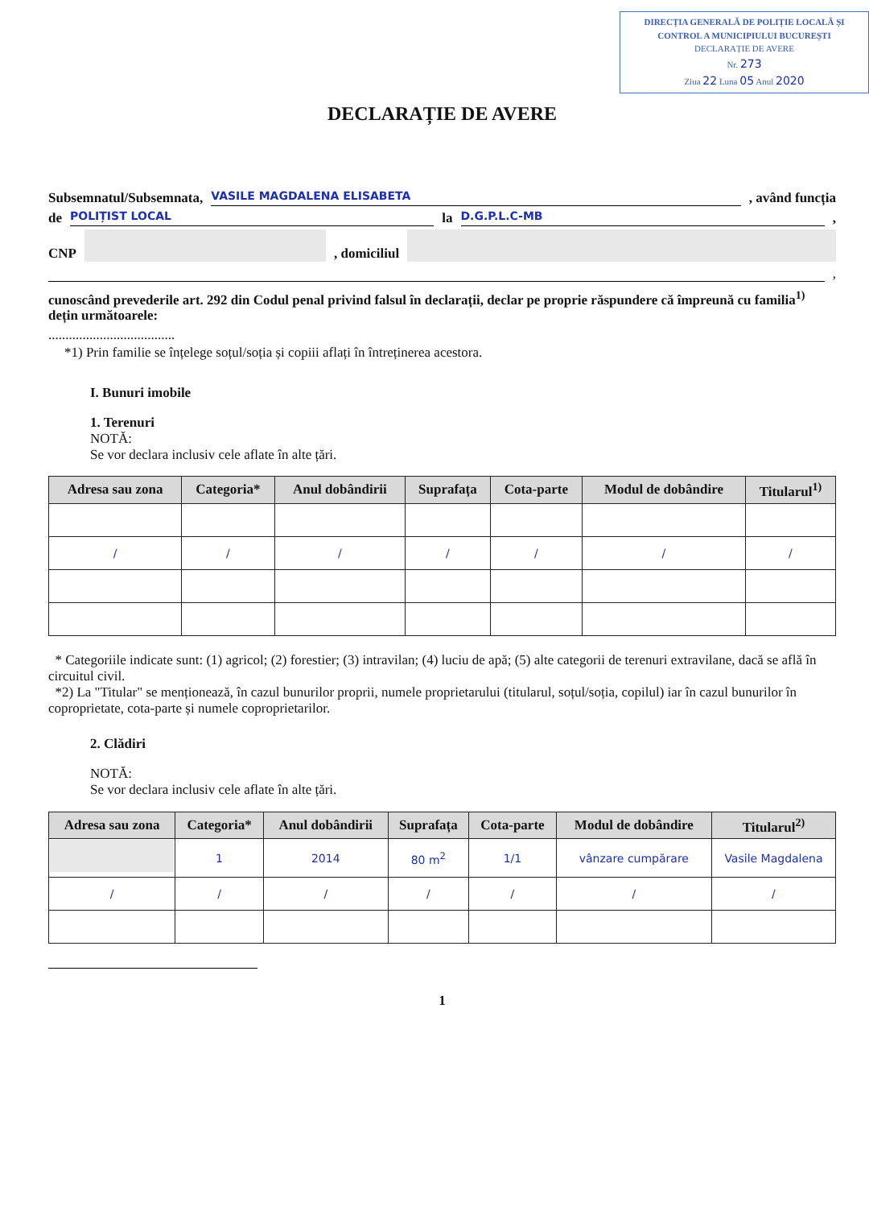DIRECȚIA GENERALĂ DE POLIȚIE LOCALĂ ȘI CONTROL A MUNICIPIULUI BUCUREȘTI
DECLARAȚIE DE AVERE
Nr. 273
Ziua 22 Luna 05 Anul 2020
DECLARAȚIE DE AVERE
Subsemnatul/Subsemnata, VASILE MAGDALENA ELISABETA, având funcția
de POLIȚIST LOCAL la D.G.P.L.C-MB,
CNP , domiciliul
,
cunoscând prevederile art. 292 din Codul penal privind falsul în declarații, declar pe proprie răspundere că împreună cu familia<sup>1)</sup> dețin următoarele:
.....................................
*1) Prin familie se înțelege soțul/soția și copiii aflați în întreținerea acestora.
I. Bunuri imobile
1. Terenuri
NOTĂ:
Se vor declara inclusiv cele aflate în alte țări.
| Adresa sau zona | Categoria* | Anul dobândirii | Suprafața | Cota-parte | Modul de dobândire | Titularul<sup>1)</sup> |
| --- | --- | --- | --- | --- | --- | --- |
| / | / | / | / | / | / | / |
* Categoriile indicate sunt: (1) agricol; (2) forestier; (3) intravilan; (4) luciu de apă; (5) alte categorii de terenuri extravilane, dacă se află în circuitul civil.
*2) La "Titular" se menționează, în cazul bunurilor proprii, numele proprietarului (titularul, soțul/soția, copilul) iar în cazul bunurilor în coproprietate, cota-parte și numele coproprietarilor.
2. Clădiri
NOTĂ:
Se vor declara inclusiv cele aflate în alte țări.
| Adresa sau zona | Categoria* | Anul dobândirii | Suprafața | Cota-parte | Modul de dobândire | Titularul<sup>2)</sup> |
| --- | --- | --- | --- | --- | --- | --- |
| | 1 | 2014 | 80 m<sup>2</sup> | 1/1 | vânzare cumpărare | Vasile Magdalena |
| / | / | / | / | / | / | / |
1